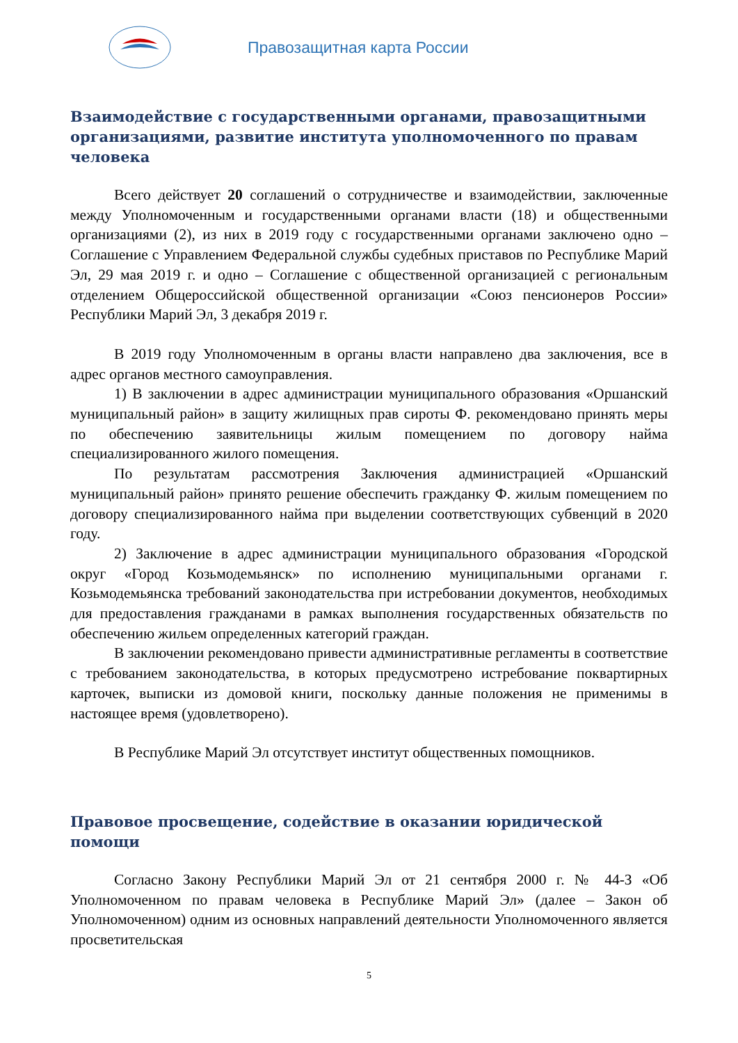Правозащитная карта России
Взаимодействие с государственными органами, правозащитными организациями, развитие института уполномоченного по правам человека
Всего действует 20 соглашений о сотрудничестве и взаимодействии, заключенные между Уполномоченным и государственными органами власти (18) и общественными организациями (2), из них в 2019 году с государственными органами заключено одно – Соглашение с Управлением Федеральной службы судебных приставов по Республике Марий Эл, 29 мая 2019 г. и одно – Соглашение с общественной организацией с региональным отделением Общероссийской общественной организации «Союз пенсионеров России» Республики Марий Эл, 3 декабря 2019 г.
В 2019 году Уполномоченным в органы власти направлено два заключения, все в адрес органов местного самоуправления.
1) В заключении в адрес администрации муниципального образования «Оршанский муниципальный район» в защиту жилищных прав сироты Ф. рекомендовано принять меры по обеспечению заявительницы жилым помещением по договору найма специализированного жилого помещения.
По результатам рассмотрения Заключения администрацией «Оршанский муниципальный район» принято решение обеспечить гражданку Ф. жилым помещением по договору специализированного найма при выделении соответствующих субвенций в 2020 году.
2) Заключение в адрес администрации муниципального образования «Городской округ «Город Козьмодемьянск» по исполнению муниципальными органами г. Козьмодемьянска требований законодательства при истребовании документов, необходимых для предоставления гражданами в рамках выполнения государственных обязательств по обеспечению жильем определенных категорий граждан.
В заключении рекомендовано привести административные регламенты в соответствие с требованием законодательства, в которых предусмотрено истребование поквартирных карточек, выписки из домовой книги, поскольку данные положения не применимы в настоящее время (удовлетворено).
В Республике Марий Эл отсутствует институт общественных помощников.
Правовое просвещение, содействие в оказании юридической помощи
Согласно Закону Республики Марий Эл от 21 сентября 2000 г. № 44-З «Об Уполномоченном по правам человека в Республике Марий Эл» (далее – Закон об Уполномоченном) одним из основных направлений деятельности Уполномоченного является просветительская
5